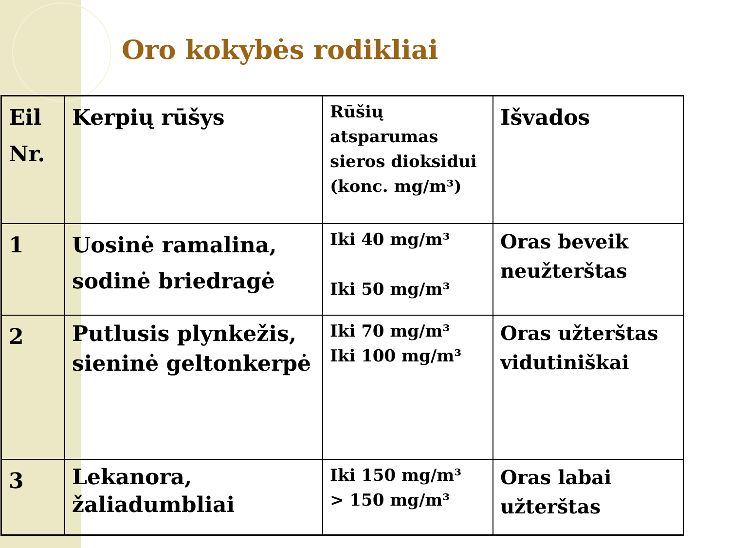Oro kokybės rodikliai
| Eil Nr. | Kerpių rūšys | Rūšių atsparumas sieros dioksidui (konc. mg/m³) | Išvados |
| 1 | Uosinė ramalina, sodinė briedragė | Iki 40 mg/m³ Iki 50 mg/m³ | Oras beveik neužterštas |
| 2 | Putlusis plynkežis, sieninė geltonkerpė | Iki 70 mg/m³ Iki 100 mg/m³ | Oras užterštas vidutiniškai |
| 3 | Lekanora, žaliadumbliai | Iki 150 mg/m³ > 150 mg/m³ | Oras labai užterštas |